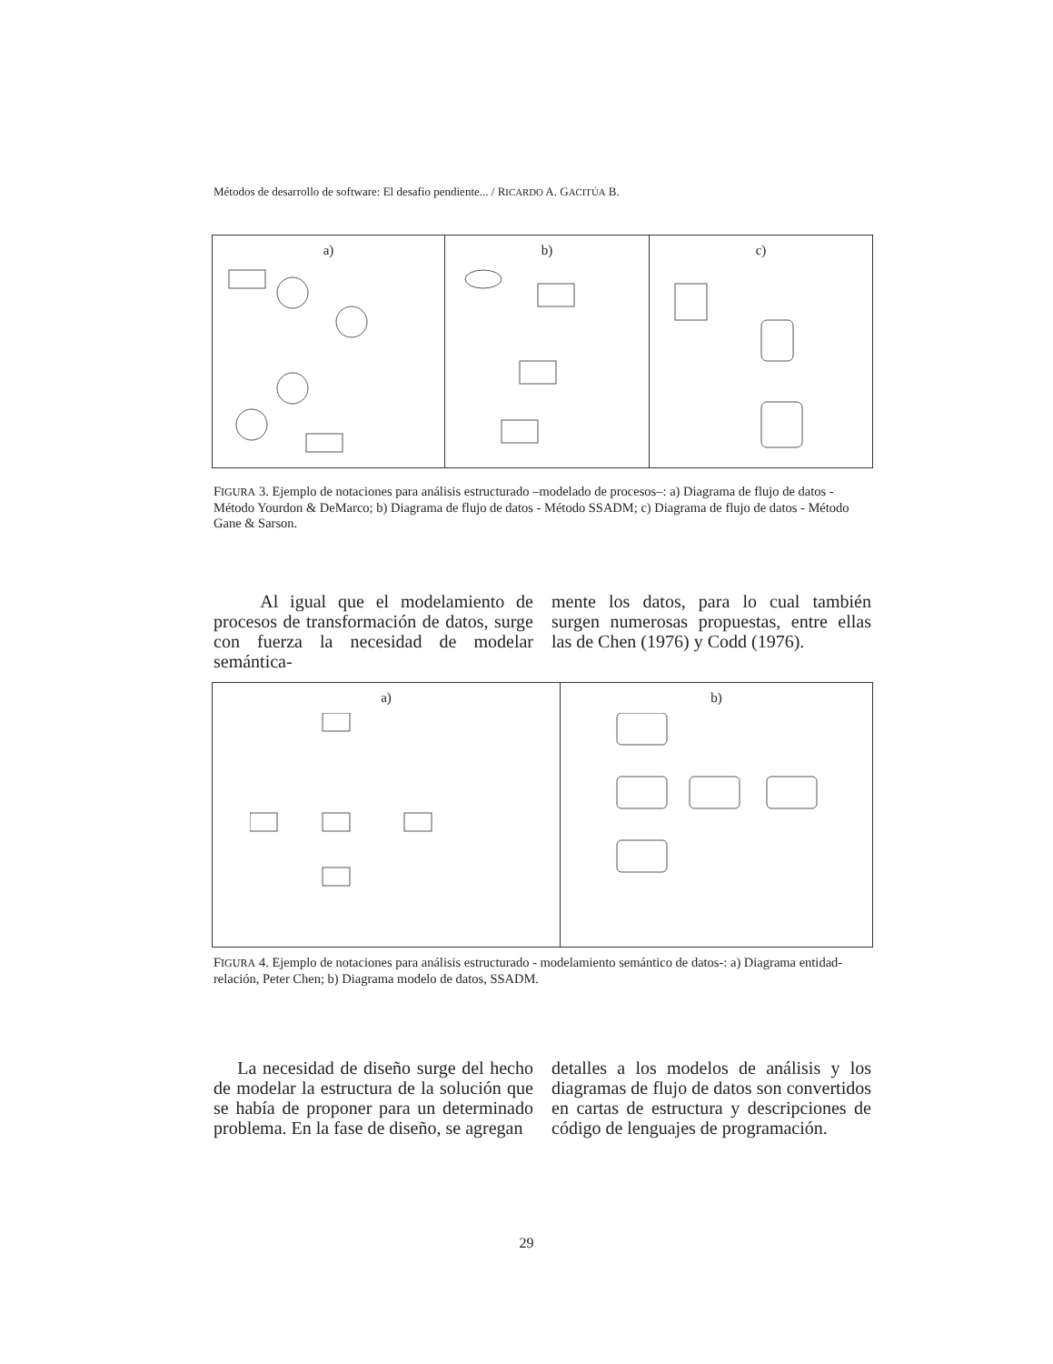Métodos de desarrollo de software: El desafio pendiente... / RICARDO A. GACITÚA B.
a) b) c)
FIGURA 3. Ejemplo de notaciones para análisis estructurado –modelado de procesos–: a) Diagrama de flujo de datos - Método Yourdon & DeMarco; b) Diagrama de flujo de datos - Método SSADM; c) Diagrama de flujo de datos - Método Gane & Sarson.
Al igual que el modelamiento de procesos de transformación de datos, surge con fuerza la necesidad de modelar semántica-
mente los datos, para lo cual también surgen numerosas propuestas, entre ellas las de Chen (1976) y Codd (1976).
a) b)
FIGURA 4. Ejemplo de notaciones para análisis estructurado - modelamiento semántico de datos-: a) Diagrama entidad-relación, Peter Chen; b) Diagrama modelo de datos, SSADM.
La necesidad de diseño surge del hecho de modelar la estructura de la solución que se había de proponer para un determinado problema. En la fase de diseño, se agregan
detalles a los modelos de análisis y los diagramas de flujo de datos son convertidos en cartas de estructura y descripciones de código de lenguajes de programación.
29